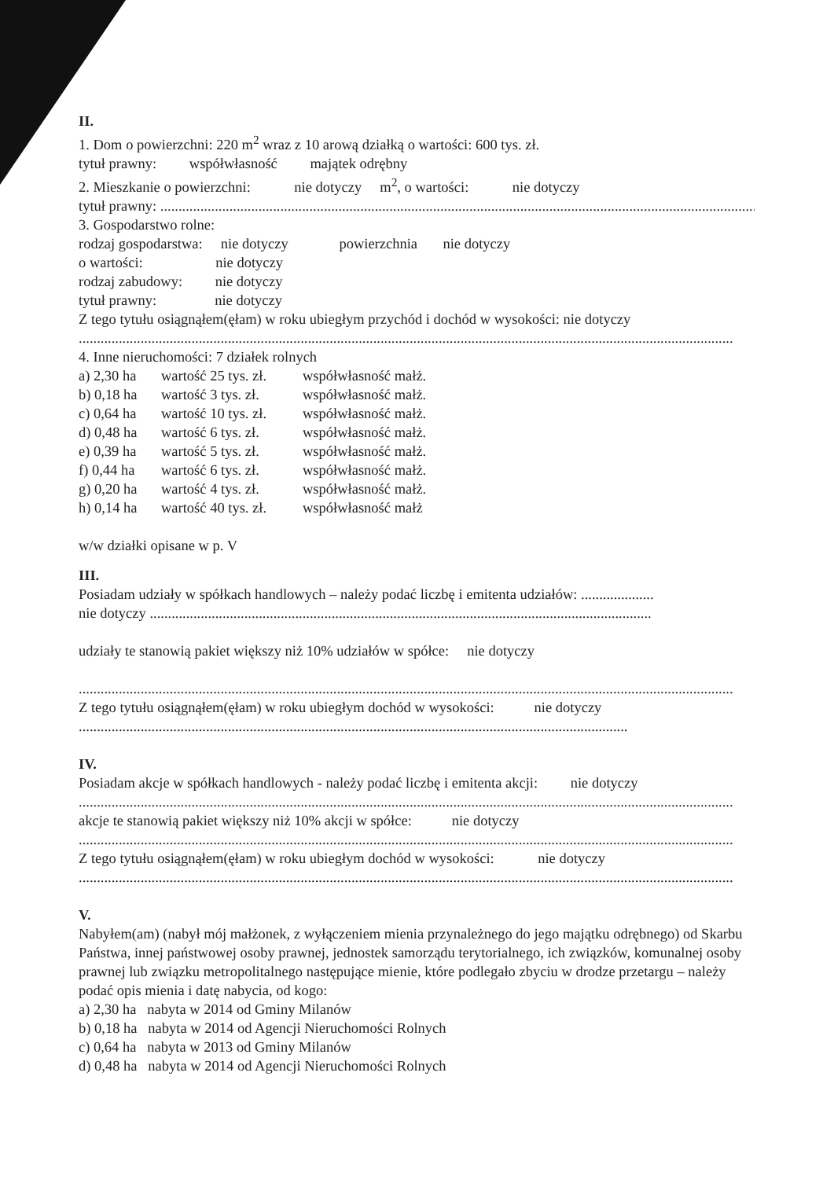II.
1. Dom o powierzchni: 220 m<sup>2</sup> wraz z 10 arową działką o wartości: 600 tys. zł.
tytuł prawny: współwłasność majątek odrębny
2. Mieszkanie o powierzchni: nie dotyczy m<sup>2</sup>, o wartości: nie dotyczy
tytuł prawny: ....................................................................................................................................................................
3. Gospodarstwo rolne:
rodzaj gospodarstwa: nie dotyczy powierzchnia nie dotyczy
o wartości: nie dotyczy
rodzaj zabudowy: nie dotyczy
tytuł prawny: nie dotyczy
Z tego tytułu osiągnąłem(ęłam) w roku ubiegłym przychód i dochód w wysokości: nie dotyczy
....................................................................................................................................................................................
4. Inne nieruchomości: 7 działek rolnych
a) 2,30 ha wartość 25 tys. zł. współwłasność małż. b) 0,18 ha wartość 3 tys. zł. współwłasność małż. c) 0,64 ha wartość 10 tys. zł. współwłasność małż. d) 0,48 ha wartość 6 tys. zł. współwłasność małż. e) 0,39 ha wartość 5 tys. zł. współwłasność małż. f) 0,44 ha wartość 6 tys. zł. współwłasność małż. g) 0,20 ha wartość 4 tys. zł. współwłasność małż. h) 0,14 ha wartość 40 tys. zł. współwłasność małż
w/w działki opisane w p. V
III.
Posiadam udziały w spółkach handlowych – należy podać liczbę i emitenta udziałów: ....................
nie dotyczy ..........................................................................................................................................
udziały te stanowią pakiet większy niż 10% udziałów w spółce: nie dotyczy
....................................................................................................................................................................................
Z tego tytułu osiągnąłem(ęłam) w roku ubiegłym dochód w wysokości: nie dotyczy
.......................................................................................................................................................
IV.
Posiadam akcje w spółkach handlowych - należy podać liczbę i emitenta akcji: nie dotyczy
....................................................................................................................................................................................
akcje te stanowią pakiet większy niż 10% akcji w spółce: nie dotyczy
....................................................................................................................................................................................
Z tego tytułu osiągnąłem(ęłam) w roku ubiegłym dochód w wysokości: nie dotyczy
....................................................................................................................................................................................
V.
Nabyłem(am) (nabył mój małżonek, z wyłączeniem mienia przynależnego do jego majątku odrębnego) od Skarbu Państwa, innej państwowej osoby prawnej, jednostek samorządu terytorialnego, ich związków, komunalnej osoby prawnej lub związku metropolitalnego następujące mienie, które podlegało zbyciu w drodze przetargu – należy podać opis mienia i datę nabycia, od kogo:
a) 2,30 ha nabyta w 2014 od Gminy Milanów
b) 0,18 ha nabyta w 2014 od Agencji Nieruchomości Rolnych
c) 0,64 ha nabyta w 2013 od Gminy Milanów
d) 0,48 ha nabyta w 2014 od Agencji Nieruchomości Rolnych